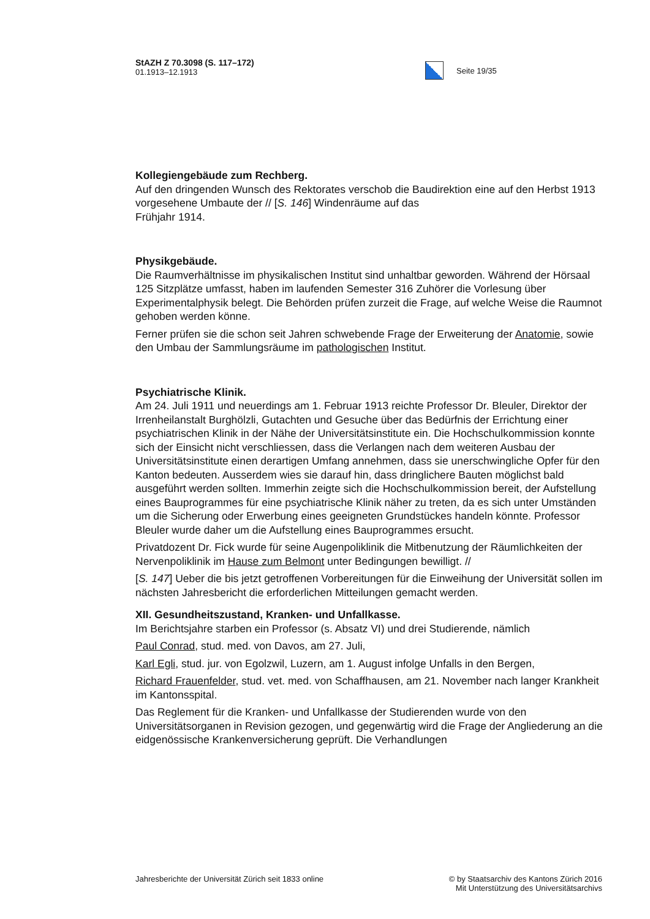StAZH Z 70.3098 (S. 117–172)
01.1913–12.1913
Seite 19/35
Kollegiengebäude zum Rechberg.
Auf den dringenden Wunsch des Rektorates verschob die Baudirektion eine auf den Herbst 1913 vorgesehene Umbaute der // [S. 146] Windenräume auf das
Frühjahr 1914.
Physikgebäude.
Die Raumverhältnisse im physikalischen Institut sind unhaltbar geworden. Während der Hörsaal 125 Sitzplätze umfasst, haben im laufenden Semester 316 Zuhörer die Vorlesung über Experimentalphysik belegt. Die Behörden prüfen zurzeit die Frage, auf welche Weise die Raumnot gehoben werden könne.
Ferner prüfen sie die schon seit Jahren schwebende Frage der Erweiterung der Anatomie, sowie den Umbau der Sammlungsräume im pathologischen Institut.
Psychiatrische Klinik.
Am 24. Juli 1911 und neuerdings am 1. Februar 1913 reichte Professor Dr. Bleuler, Direktor der Irrenheilanstalt Burghölzli, Gutachten und Gesuche über das Bedürfnis der Errichtung einer psychiatrischen Klinik in der Nähe der Universitätsinstitute ein. Die Hochschulkommission konnte sich der Einsicht nicht verschliessen, dass die Verlangen nach dem weiteren Ausbau der Universitätsinstitute einen derartigen Umfang annehmen, dass sie unerschwingliche Opfer für den Kanton bedeuten. Ausserdem wies sie darauf hin, dass dringlichere Bauten möglichst bald ausgeführt werden sollten. Immerhin zeigte sich die Hochschulkommission bereit, der Aufstellung eines Bauprogrammes für eine psychiatrische Klinik näher zu treten, da es sich unter Umständen um die Sicherung oder Erwerbung eines geeigneten Grundstückes handeln könnte. Professor Bleuler wurde daher um die Aufstellung eines Bauprogrammes ersucht.
Privatdozent Dr. Fick wurde für seine Augenpoliklinik die Mitbenutzung der Räumlichkeiten der Nervenpoliklinik im Hause zum Belmont unter Bedingungen bewilligt. //
[S. 147] Ueber die bis jetzt getroffenen Vorbereitungen für die Einweihung der Universität sollen im nächsten Jahresbericht die erforderlichen Mitteilungen gemacht werden.
XII. Gesundheitszustand, Kranken- und Unfallkasse.
Im Berichtsjahre starben ein Professor (s. Absatz VI) und drei Studierende, nämlich
Paul Conrad, stud. med. von Davos, am 27. Juli,
Karl Egli, stud. jur. von Egolzwil, Luzern, am 1. August infolge Unfalls in den Bergen,
Richard Frauenfelder, stud. vet. med. von Schaffhausen, am 21. November nach langer Krankheit im Kantonsspital.
Das Reglement für die Kranken- und Unfallkasse der Studierenden wurde von den Universitätsorganen in Revision gezogen, und gegenwärtig wird die Frage der Angliederung an die eidgenössische Krankenversicherung geprüft. Die Verhandlungen
Jahresberichte der Universität Zürich seit 1833 online
© by Staatsarchiv des Kantons Zürich 2016
Mit Unterstützung des Universitätsarchivs